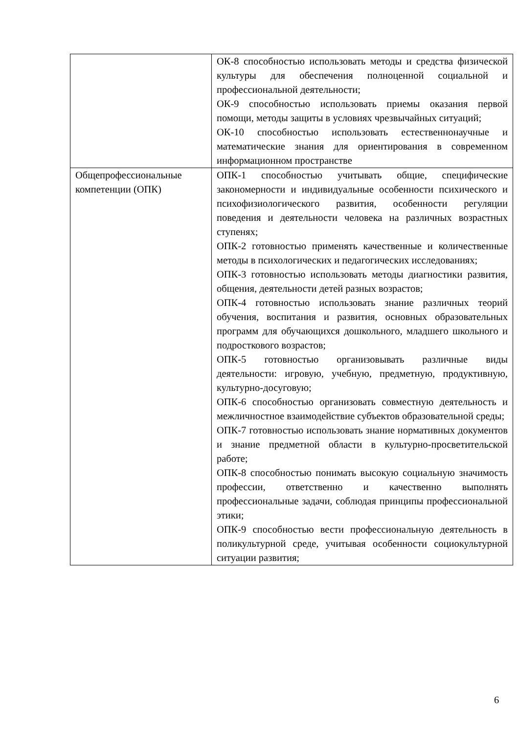| | ОК-8 способностью использовать методы и средства физической культуры для обеспечения полноценной социальной и профессиональной деятельности; ОК-9 способностью использовать приемы оказания первой помощи, методы защиты в условиях чрезвычайных ситуаций; ОК-10 способностью использовать естественнонаучные и математические знания для ориентирования в современном информационном пространстве |
| Общепрофессиональные компетенции (ОПК) | ОПК-1 способностью учитывать общие, специфические закономерности и индивидуальные особенности психического и психофизиологического развития, особенности регуляции поведения и деятельности человека на различных возрастных ступенях; ОПК-2 готовностью применять качественные и количественные методы в психологических и педагогических исследованиях; ОПК-3 готовностью использовать методы диагностики развития, общения, деятельности детей разных возрастов; ОПК-4 готовностью использовать знание различных теорий обучения, воспитания и развития, основных образовательных программ для обучающихся дошкольного, младшего школьного и подросткового возрастов; ОПК-5 готовностью организовывать различные виды деятельности: игровую, учебную, предметную, продуктивную, культурно-досуговую; ОПК-6 способностью организовать совместную деятельность и межличностное взаимодействие субъектов образовательной среды; ОПК-7 готовностью использовать знание нормативных документов и знание предметной области в культурно-просветительской работе; ОПК-8 способностью понимать высокую социальную значимость профессии, ответственно и качественно выполнять профессиональные задачи, соблюдая принципы профессиональной этики; ОПК-9 способностью вести профессиональную деятельность в поликультурной среде, учитывая особенности социокультурной ситуации развития; |
6